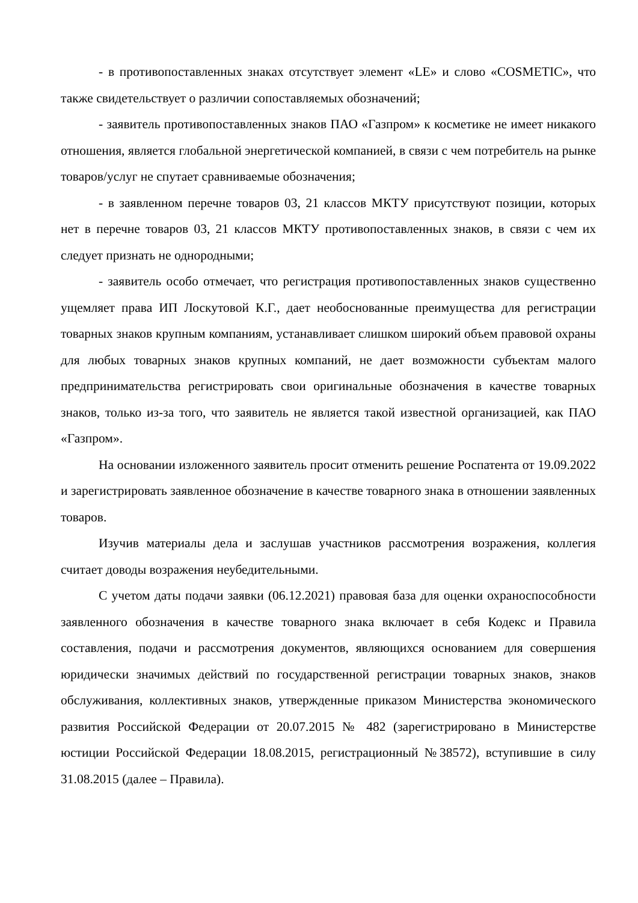- в противопоставленных знаках отсутствует элемент «LE» и слово «COSMETIC», что также свидетельствует о различии сопоставляемых обозначений;
- заявитель противопоставленных знаков ПАО «Газпром» к косметике не имеет никакого отношения, является глобальной энергетической компанией, в связи с чем потребитель на рынке товаров/услуг не спутает сравниваемые обозначения;
- в заявленном перечне товаров 03, 21 классов МКТУ присутствуют позиции, которых нет в перечне товаров 03, 21 классов МКТУ противопоставленных знаков, в связи с чем их следует признать не однородными;
- заявитель особо отмечает, что регистрация противопоставленных знаков существенно ущемляет права ИП Лоскутовой К.Г., дает необоснованные преимущества для регистрации товарных знаков крупным компаниям, устанавливает слишком широкий объем правовой охраны для любых товарных знаков крупных компаний, не дает возможности субъектам малого предпринимательства регистрировать свои оригинальные обозначения в качестве товарных знаков, только из-за того, что заявитель не является такой известной организацией, как ПАО «Газпром».
На основании изложенного заявитель просит отменить решение Роспатента от 19.09.2022 и зарегистрировать заявленное обозначение в качестве товарного знака в отношении заявленных товаров.
Изучив материалы дела и заслушав участников рассмотрения возражения, коллегия считает доводы возражения неубедительными.
С учетом даты подачи заявки (06.12.2021) правовая база для оценки охраноспособности заявленного обозначения в качестве товарного знака включает в себя Кодекс и Правила составления, подачи и рассмотрения документов, являющихся основанием для совершения юридически значимых действий по государственной регистрации товарных знаков, знаков обслуживания, коллективных знаков, утвержденные приказом Министерства экономического развития Российской Федерации от 20.07.2015 № 482 (зарегистрировано в Министерстве юстиции Российской Федерации 18.08.2015, регистрационный №38572), вступившие в силу 31.08.2015 (далее – Правила).